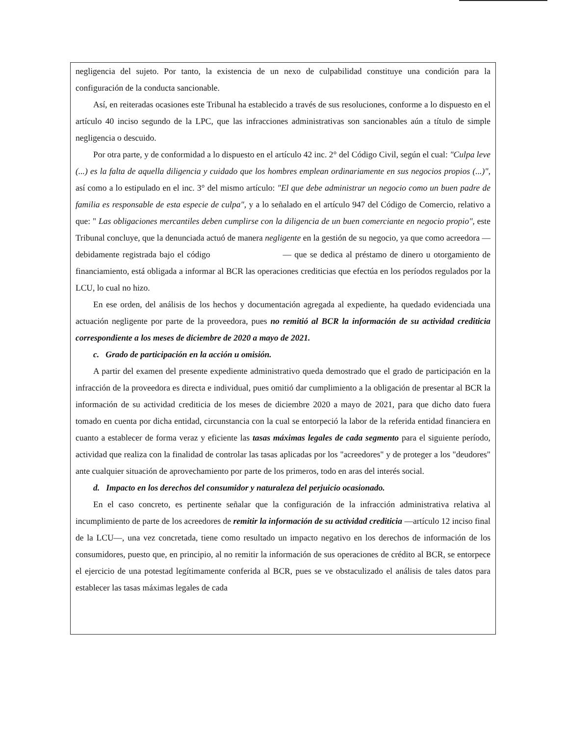negligencia del sujeto. Por tanto, la existencia de un nexo de culpabilidad constituye una condición para la configuración de la conducta sancionable.
Así, en reiteradas ocasiones este Tribunal ha establecido a través de sus resoluciones, conforme a lo dispuesto en el artículo 40 inciso segundo de la LPC, que las infracciones administrativas son sancionables aún a título de simple negligencia o descuido.
Por otra parte, y de conformidad a lo dispuesto en el artículo 42 inc. 2° del Código Civil, según el cual: "Culpa leve (...) es la falta de aquella diligencia y cuidado que los hombres emplean ordinariamente en sus negocios propios (...)", así como a lo estipulado en el inc. 3° del mismo artículo: "El que debe administrar un negocio como un buen padre de familia es responsable de esta especie de culpa", y a lo señalado en el artículo 947 del Código de Comercio, relativo a que: " Las obligaciones mercantiles deben cumplirse con la diligencia de un buen comerciante en negocio propio", este Tribunal concluye, que la denunciada actuó de manera negligente en la gestión de su negocio, ya que como acreedora —debidamente registrada bajo el código — que se dedica al préstamo de dinero u otorgamiento de financiamiento, está obligada a informar al BCR las operaciones crediticias que efectúa en los períodos regulados por la LCU, lo cual no hizo.
En ese orden, del análisis de los hechos y documentación agregada al expediente, ha quedado evidenciada una actuación negligente por parte de la proveedora, pues no remitió al BCR la información de su actividad crediticia correspondiente a los meses de diciembre de 2020 a mayo de 2021.
c. Grado de participación en la acción u omisión.
A partir del examen del presente expediente administrativo queda demostrado que el grado de participación en la infracción de la proveedora es directa e individual, pues omitió dar cumplimiento a la obligación de presentar al BCR la información de su actividad crediticia de los meses de diciembre 2020 a mayo de 2021, para que dicho dato fuera tomado en cuenta por dicha entidad, circunstancia con la cual se entorpeció la labor de la referida entidad financiera en cuanto a establecer de forma veraz y eficiente las tasas máximas legales de cada segmento para el siguiente período, actividad que realiza con la finalidad de controlar las tasas aplicadas por los "acreedores" y de proteger a los "deudores" ante cualquier situación de aprovechamiento por parte de los primeros, todo en aras del interés social.
d. Impacto en los derechos del consumidor y naturaleza del perjuicio ocasionado.
En el caso concreto, es pertinente señalar que la configuración de la infracción administrativa relativa al incumplimiento de parte de los acreedores de remitir la información de su actividad crediticia —artículo 12 inciso final de la LCU—, una vez concretada, tiene como resultado un impacto negativo en los derechos de información de los consumidores, puesto que, en principio, al no remitir la información de sus operaciones de crédito al BCR, se entorpece el ejercicio de una potestad legítimamente conferida al BCR, pues se ve obstaculizado el análisis de tales datos para establecer las tasas máximas legales de cada